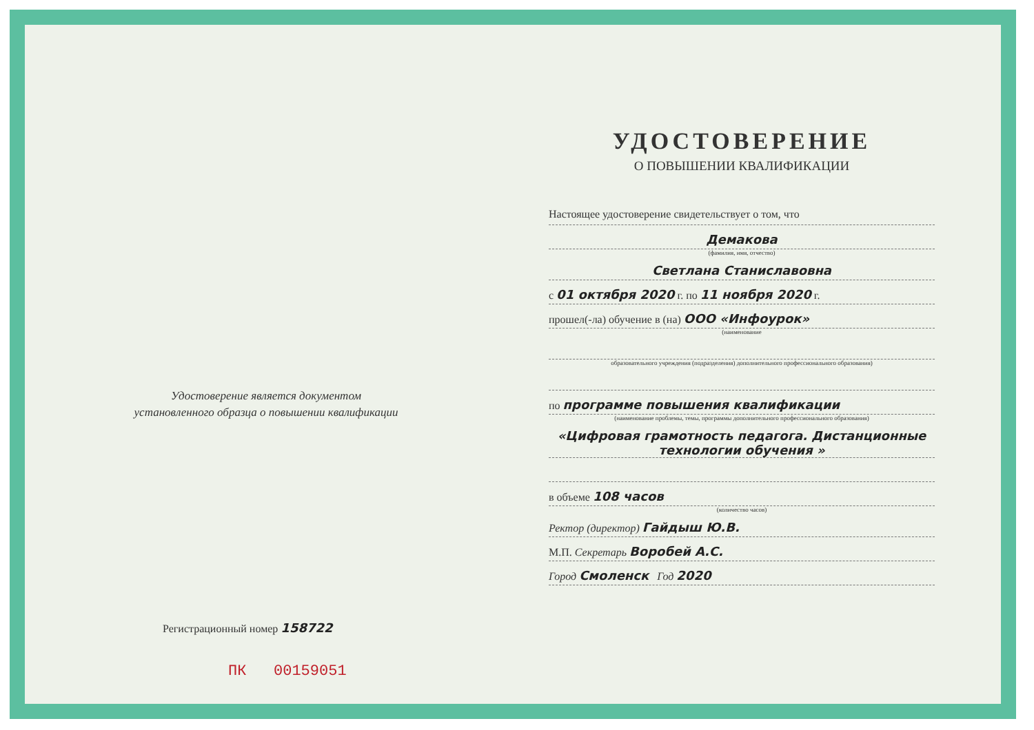Удостоверение является документом
установленного образца о повышении квалификации
Регистрационный номер 158722
ПК 00159051
УДОСТОВЕРЕНИЕ
О ПОВЫШЕНИИ КВАЛИФИКАЦИИ
Настоящее удостоверение свидетельствует о том, что
Демакова
(фамилия, имя, отчество)
Светлана Станиславовна
с 01 октября 2020 г. по 11 ноября 2020 г.
прошел(-ла) обучение в (на) ООО «Инфоурок»
(наименование
образовательного учреждения (подразделения) дополнительного профессионального образования)
по программе повышения квалификации
(наименование проблемы, темы, программы дополнительного профессионального образования)
«Цифровая грамотность педагога. Дистанционные технологии обучения »
в объеме 108 часов
(количество часов)
Ректор (директор) Гайдыш Ю.В.
М.П. Секретарь Воробей А.С.
Город Смоленск Год 2020